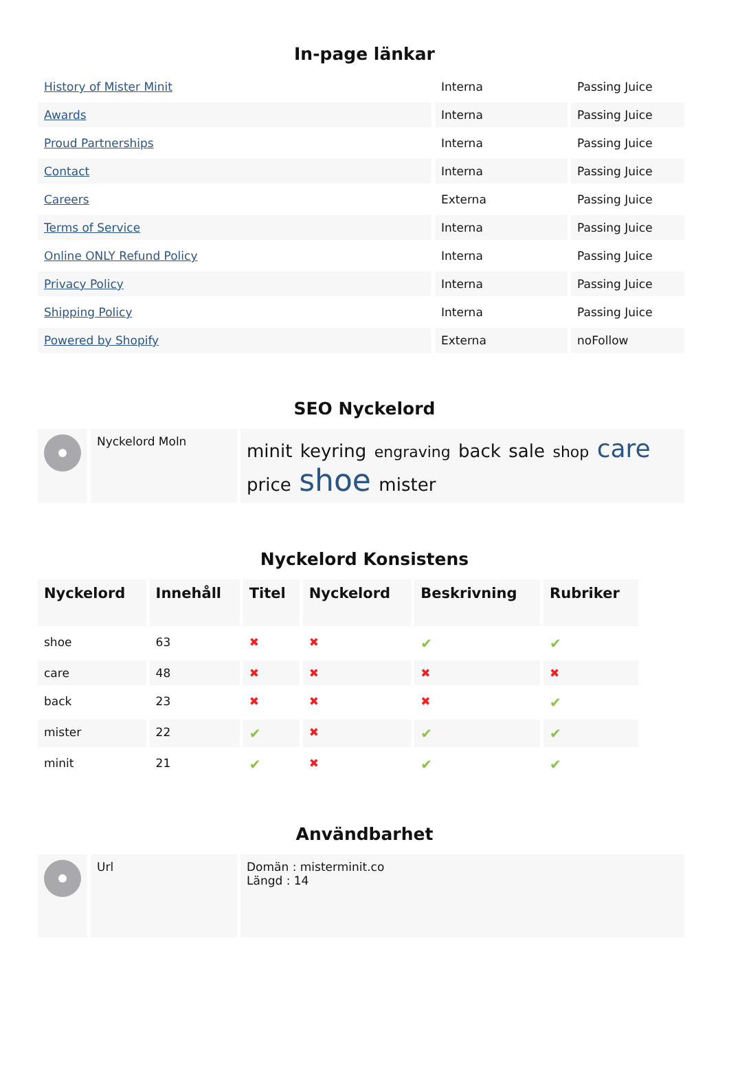In-page länkar
| History of Mister Minit | Interna | Passing Juice |
| Awards | Interna | Passing Juice |
| Proud Partnerships | Interna | Passing Juice |
| Contact | Interna | Passing Juice |
| Careers | Externa | Passing Juice |
| Terms of Service | Interna | Passing Juice |
| Online ONLY Refund Policy | Interna | Passing Juice |
| Privacy Policy | Interna | Passing Juice |
| Shipping Policy | Interna | Passing Juice |
| Powered by Shopify | Externa | noFollow |
SEO Nyckelord
| | Nyckelord Moln | minit keyring engraving back sale shop care price shoe mister |
Nyckelord Konsistens
| Nyckelord | Innehåll | Titel | Nyckelord | Beskrivning | Rubriker |
| --- | --- | --- | --- | --- | --- |
| shoe | 63 | ✖ | ✖ | ✔ | ✔ |
| care | 48 | ✖ | ✖ | ✖ | ✖ |
| back | 23 | ✖ | ✖ | ✖ | ✔ |
| mister | 22 | ✔ | ✖ | ✔ | ✔ |
| minit | 21 | ✔ | ✖ | ✔ | ✔ |
Användbarhet
| | Url | Domän : misterminit.co Längd : 14 |